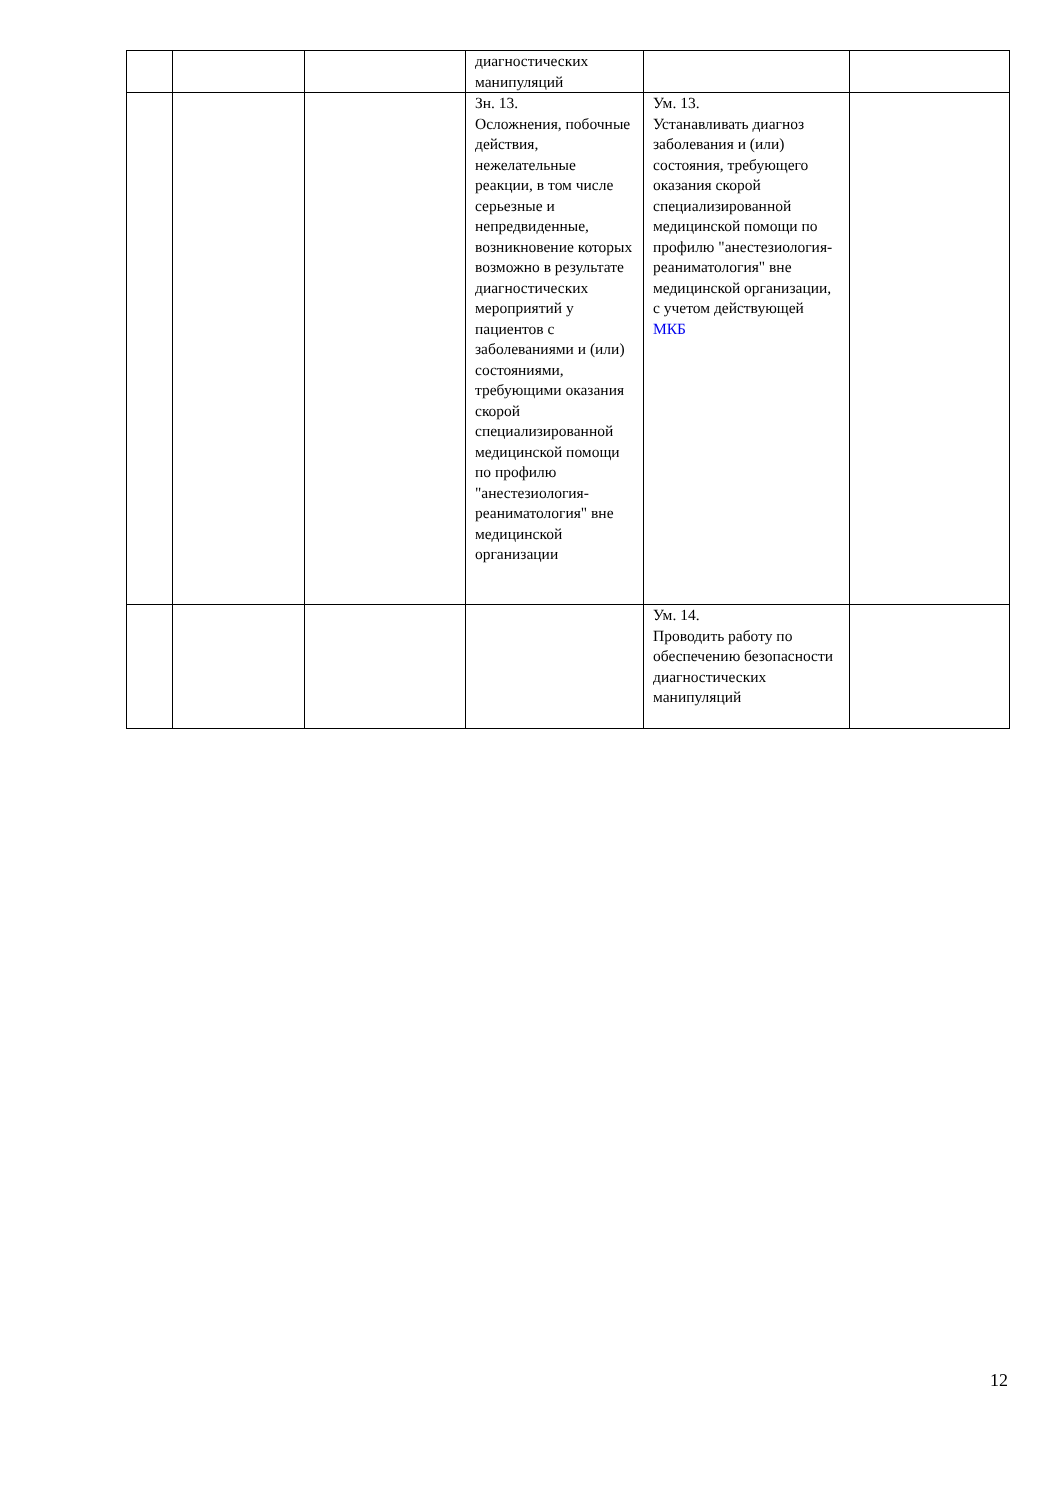| | | | диагностических манипуляций | | |
| | | | Зн. 13. Осложнения, побочные действия, нежелательные реакции, в том числе серьезные и непредвиденные, возникновение которых возможно в результате диагностических мероприятий у пациентов с заболеваниями и (или) состояниями, требующими оказания скорой специализированной медицинской помощи по профилю "анестезиология-реаниматология" вне медицинской организации | Ум. 13. Устанавливать диагноз заболевания и (или) состояния, требующего оказания скорой специализированной медицинской помощи по профилю "анестезиология-реаниматология" вне медицинской организации, с учетом действующей МКБ | |
| | | | | Ум. 14. Проводить работу по обеспечению безопасности диагностических манипуляций | |
12